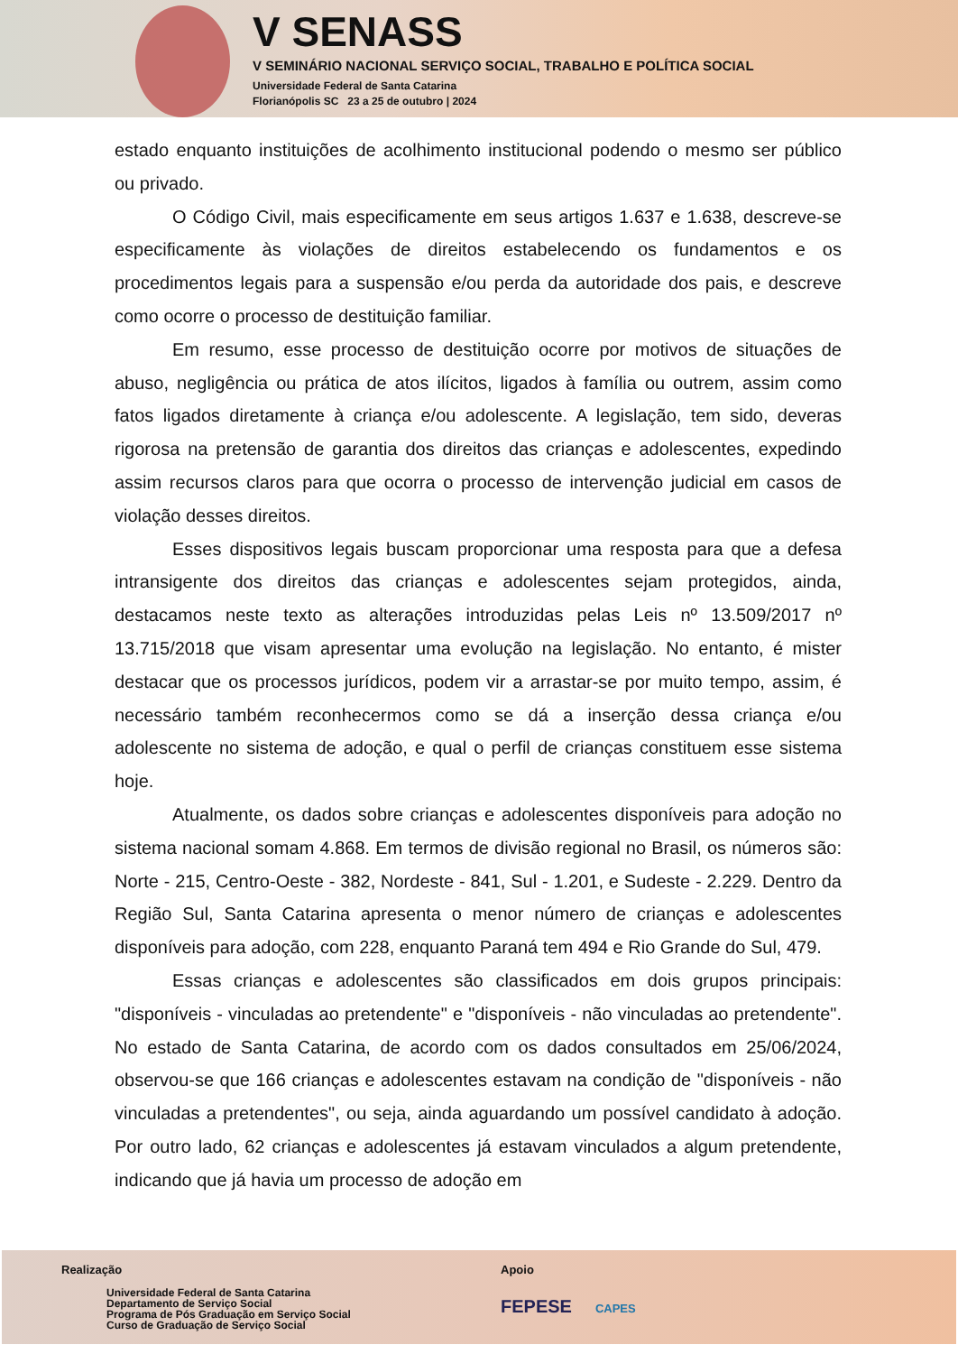V SENASS
V SEMINÁRIO NACIONAL SERVIÇO SOCIAL, TRABALHO E POLÍTICA SOCIAL
Universidade Federal de Santa Catarina
Florianópolis SC 23 a 25 de outubro | 2024
estado enquanto instituições de acolhimento institucional podendo o mesmo ser público ou privado.
O Código Civil, mais especificamente em seus artigos 1.637 e 1.638, descreve-se especificamente às violações de direitos estabelecendo os fundamentos e os procedimentos legais para a suspensão e/ou perda da autoridade dos pais, e descreve como ocorre o processo de destituição familiar.
Em resumo, esse processo de destituição ocorre por motivos de situações de abuso, negligência ou prática de atos ilícitos, ligados à família ou outrem, assim como fatos ligados diretamente à criança e/ou adolescente. A legislação, tem sido, deveras rigorosa na pretensão de garantia dos direitos das crianças e adolescentes, expedindo assim recursos claros para que ocorra o processo de intervenção judicial em casos de violação desses direitos.
Esses dispositivos legais buscam proporcionar uma resposta para que a defesa intransigente dos direitos das crianças e adolescentes sejam protegidos, ainda, destacamos neste texto as alterações introduzidas pelas Leis nº 13.509/2017 nº 13.715/2018 que visam apresentar uma evolução na legislação. No entanto, é mister destacar que os processos jurídicos, podem vir a arrastar-se por muito tempo, assim, é necessário também reconhecermos como se dá a inserção dessa criança e/ou adolescente no sistema de adoção, e qual o perfil de crianças constituem esse sistema hoje.
Atualmente, os dados sobre crianças e adolescentes disponíveis para adoção no sistema nacional somam 4.868. Em termos de divisão regional no Brasil, os números são: Norte - 215, Centro-Oeste - 382, Nordeste - 841, Sul - 1.201, e Sudeste - 2.229. Dentro da Região Sul, Santa Catarina apresenta o menor número de crianças e adolescentes disponíveis para adoção, com 228, enquanto Paraná tem 494 e Rio Grande do Sul, 479.
Essas crianças e adolescentes são classificados em dois grupos principais: "disponíveis - vinculadas ao pretendente" e "disponíveis - não vinculadas ao pretendente". No estado de Santa Catarina, de acordo com os dados consultados em 25/06/2024, observou-se que 166 crianças e adolescentes estavam na condição de "disponíveis - não vinculadas a pretendentes", ou seja, ainda aguardando um possível candidato à adoção. Por outro lado, 62 crianças e adolescentes já estavam vinculados a algum pretendente, indicando que já havia um processo de adoção em
Realização
Universidade Federal de Santa Catarina
Departamento de Serviço Social
Programa de Pós Graduação em Serviço Social
Curso de Graduação de Serviço Social
Apoio
FEPESE CAPES